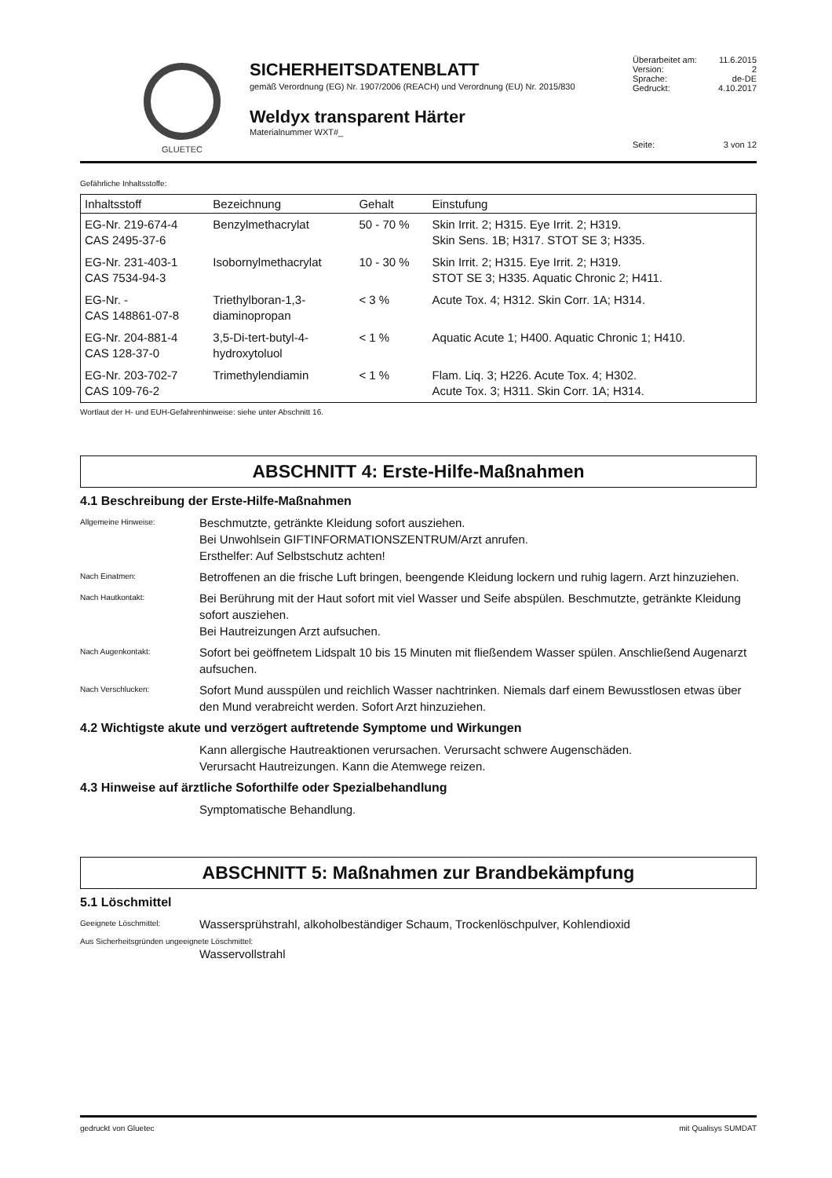GLUETEC
SICHERHEITSDATENBLATT
gemäß Verordnung (EG) Nr. 1907/2006 (REACH) und Verordnung (EU) Nr. 2015/830
Weldyx transparent Härter
Materialnummer WXT#_
Überarbeitet am: 11.6.2015
Version: 2
Sprache: de-DE
Gedruckt: 4.10.2017
Seite: 3 von 12
Gefährliche Inhaltsstoffe:
| Inhaltsstoff | Bezeichnung | Gehalt | Einstufung |
| --- | --- | --- | --- |
| EG-Nr. 219-674-4 CAS 2495-37-6 | Benzylmethacrylat | 50 - 70 % | Skin Irrit. 2; H315. Eye Irrit. 2; H319. Skin Sens. 1B; H317. STOT SE 3; H335. |
| EG-Nr. 231-403-1 CAS 7534-94-3 | Isobornylmethacrylat | 10 - 30 % | Skin Irrit. 2; H315. Eye Irrit. 2; H319. STOT SE 3; H335. Aquatic Chronic 2; H411. |
| EG-Nr. - CAS 148861-07-8 | Triethylboran-1,3- diaminopropan | < 3 % | Acute Tox. 4; H312. Skin Corr. 1A; H314. |
| EG-Nr. 204-881-4 CAS 128-37-0 | 3,5-Di-tert-butyl-4- hydroxytoluol | < 1 % | Aquatic Acute 1; H400. Aquatic Chronic 1; H410. |
| EG-Nr. 203-702-7 CAS 109-76-2 | Trimethylendiamin | < 1 % | Flam. Liq. 3; H226. Acute Tox. 4; H302. Acute Tox. 3; H311. Skin Corr. 1A; H314. |
Wortlaut der H- und EUH-Gefahrenhinweise: siehe unter Abschnitt 16.
ABSCHNITT 4: Erste-Hilfe-Maßnahmen
4.1 Beschreibung der Erste-Hilfe-Maßnahmen
Allgemeine Hinweise:
Beschmutzte, getränkte Kleidung sofort ausziehen.
Bei Unwohlsein GIFTINFORMATIONSZENTRUM/Arzt anrufen.
Ersthelfer: Auf Selbstschutz achten!
Nach Einatmen:
Betroffenen an die frische Luft bringen, beengende Kleidung lockern und ruhig lagern. Arzt hinzuziehen.
Nach Hautkontakt:
Bei Berührung mit der Haut sofort mit viel Wasser und Seife abspülen. Beschmutzte, getränkte Kleidung sofort ausziehen.
Bei Hautreizungen Arzt aufsuchen.
Nach Augenkontakt:
Sofort bei geöffnetem Lidspalt 10 bis 15 Minuten mit fließendem Wasser spülen. Anschließend Augenarzt aufsuchen.
Nach Verschlucken:
Sofort Mund ausspülen und reichlich Wasser nachtrinken. Niemals darf einem Bewusstlosen etwas über den Mund verabreicht werden. Sofort Arzt hinzuziehen.
4.2 Wichtigste akute und verzögert auftretende Symptome und Wirkungen
Kann allergische Hautreaktionen verursachen. Verursacht schwere Augenschäden.
Verursacht Hautreizungen. Kann die Atemwege reizen.
4.3 Hinweise auf ärztliche Soforthilfe oder Spezialbehandlung
Symptomatische Behandlung.
ABSCHNITT 5: Maßnahmen zur Brandbekämpfung
5.1 Löschmittel
Geeignete Löschmittel:
Wassersprühstrahl, alkoholbeständiger Schaum, Trockenlöschpulver, Kohlendioxid
Aus Sicherheitsgründen ungeeignete Löschmittel:
Wasservollstrahl
gedruckt von Gluetec mit Qualisys SUMDAT